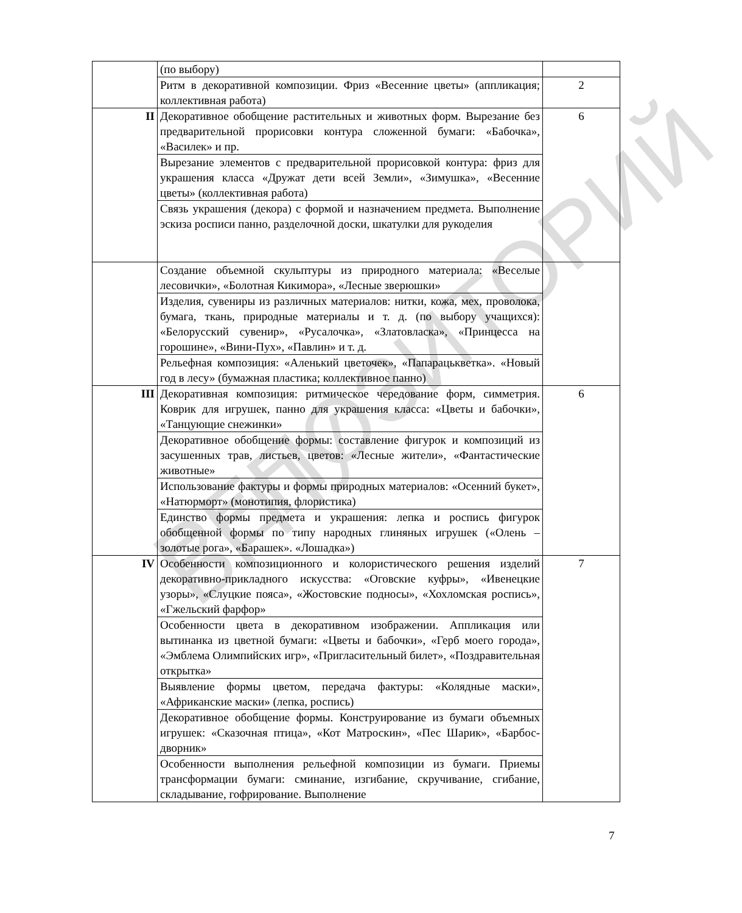РЕПОЗИТОРИЙ БГПУ
| | (по выбору) | |
| | Ритм в декоративной композиции. Фриз «Весенние цветы» (аппликация; коллективная работа) | 2 |
| II | Декоративное обобщение растительных и животных форм. Вырезание без предварительной прорисовки контура сложенной бумаги: «Бабочка», «Василек» и пр. | 6 |
| | Вырезание элементов с предварительной прорисовкой контура: фриз для украшения класса «Дружат дети всей Земли», «Зимушка», «Весенние цветы» (коллективная работа) | |
| | Связь украшения (декора) с формой и назначением предмета. Выполнение эскиза росписи панно, разделочной доски, шкатулки для рукоделия | |
| | Создание объемной скульптуры из природного материала: «Веселые лесовички», «Болотная Кикимора», «Лесные зверюшки» | |
| | Изделия, сувениры из различных материалов: нитки, кожа, мех, проволока, бумага, ткань, природные материалы и т. д. (по выбору учащихся): «Белорусский сувенир», «Русалочка», «Златовласка», «Принцесса на горошине», «Вини-Пух», «Павлин» и т. д. | |
| | Рельефная композиция: «Аленький цветочек», «Папарацькветка». «Новый год в лесу» (бумажная пластика; коллективное панно) | |
| III | Декоративная композиция: ритмическое чередование форм, симметрия. Коврик для игрушек, панно для украшения класса: «Цветы и бабочки», «Танцующие снежинки» | 6 |
| | Декоративное обобщение формы: составление фигурок и композиций из засушенных трав, листьев, цветов: «Лесные жители», «Фантастические животные» | |
| | Использование фактуры и формы природных материалов: «Осенний букет», «Натюрморт» (монотипия, флористика) | |
| | Единство формы предмета и украшения: лепка и роспись фигурок обобщенной формы по типу народных глиняных игрушек («Олень – золотые рога», «Барашек». «Лошадка») | |
| IV | Особенности композиционного и колористического решения изделий декоративно-прикладного искусства: «Оговские куфры», «Ивенецкие узоры», «Слуцкие пояса», «Жостовские подносы», «Хохломская роспись», «Гжельский фарфор» | 7 |
| | Особенности цвета в декоративном изображении. Аппликация или вытинанка из цветной бумаги: «Цветы и бабочки», «Герб моего города», «Эмблема Олимпийских игр», «Пригласительный билет», «Поздравительная открытка» | |
| | Выявление формы цветом, передача фактуры: «Колядные маски», «Африканские маски» (лепка, роспись) | |
| | Декоративное обобщение формы. Конструирование из бумаги объемных игрушек: «Сказочная птица», «Кот Матроскин», «Пес Шарик», «Барбос-дворник» | |
| | Особенности выполнения рельефной композиции из бумаги. Приемы трансформации бумаги: сминание, изгибание, скручивание, сгибание, складывание, гофрирование. Выполнение | |
7